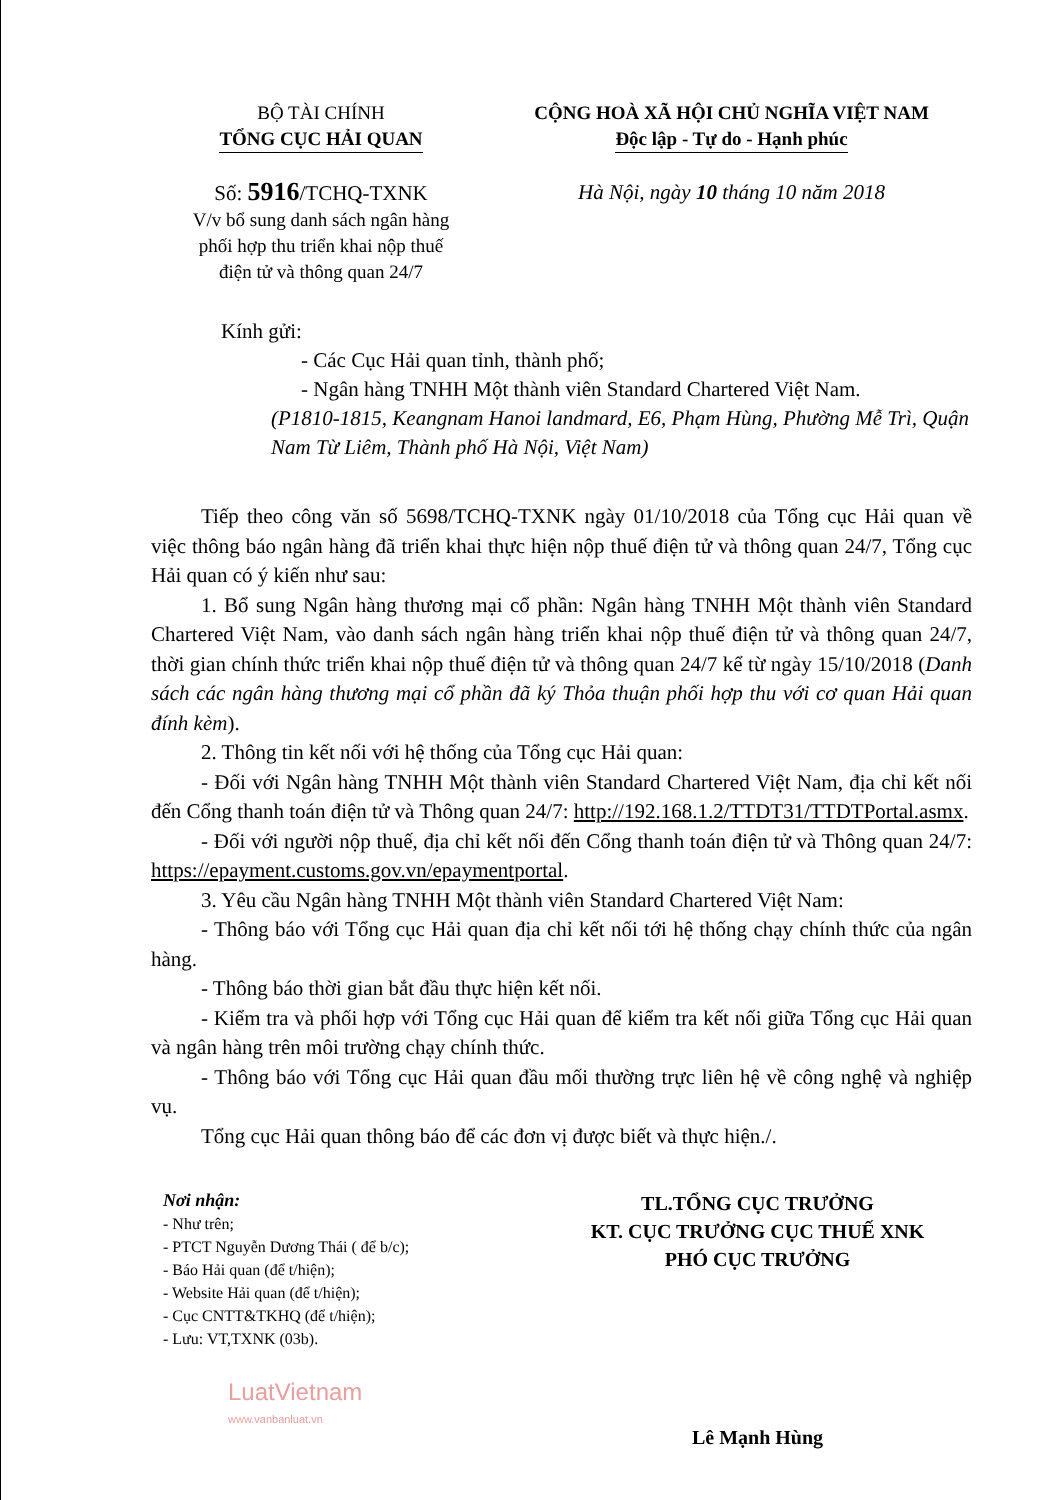BỘ TÀI CHÍNH
TỔNG CỤC HẢI QUAN
Số: 5916/TCHQ-TXNK
V/v bổ sung danh sách ngân hàng
phối hợp thu triển khai nộp thuế
điện tử và thông quan 24/7
CỘNG HOÀ XÃ HỘI CHỦ NGHĨA VIỆT NAM
Độc lập - Tự do - Hạnh phúc
Hà Nội, ngày 10 tháng 10 năm 2018
Kính gửi:
- Các Cục Hải quan tỉnh, thành phố;
- Ngân hàng TNHH Một thành viên Standard Chartered Việt Nam.
(P1810-1815, Keangnam Hanoi landmard, E6, Phạm Hùng, Phường Mễ Trì, Quận Nam Từ Liêm, Thành phố Hà Nội, Việt Nam)
Tiếp theo công văn số 5698/TCHQ-TXNK ngày 01/10/2018 của Tổng cục Hải quan về việc thông báo ngân hàng đã triển khai thực hiện nộp thuế điện tử và thông quan 24/7, Tổng cục Hải quan có ý kiến như sau:
1. Bổ sung Ngân hàng thương mại cổ phần: Ngân hàng TNHH Một thành viên Standard Chartered Việt Nam, vào danh sách ngân hàng triển khai nộp thuế điện tử và thông quan 24/7, thời gian chính thức triển khai nộp thuế điện tử và thông quan 24/7 kể từ ngày 15/10/2018 (Danh sách các ngân hàng thương mại cổ phần đã ký Thỏa thuận phối hợp thu với cơ quan Hải quan đính kèm).
2. Thông tin kết nối với hệ thống của Tổng cục Hải quan:
- Đối với Ngân hàng TNHH Một thành viên Standard Chartered Việt Nam, địa chỉ kết nối đến Cổng thanh toán điện tử và Thông quan 24/7: http://192.168.1.2/TTDT31/TTDTPortal.asmx.
- Đối với người nộp thuế, địa chỉ kết nối đến Cổng thanh toán điện tử và Thông quan 24/7: https://epayment.customs.gov.vn/epaymentportal.
3. Yêu cầu Ngân hàng TNHH Một thành viên Standard Chartered Việt Nam:
- Thông báo với Tổng cục Hải quan địa chỉ kết nối tới hệ thống chạy chính thức của ngân hàng.
- Thông báo thời gian bắt đầu thực hiện kết nối.
- Kiểm tra và phối hợp với Tổng cục Hải quan để kiểm tra kết nối giữa Tổng cục Hải quan và ngân hàng trên môi trường chạy chính thức.
- Thông báo với Tổng cục Hải quan đầu mối thường trực liên hệ về công nghệ và nghiệp vụ.
Tổng cục Hải quan thông báo để các đơn vị được biết và thực hiện./.
Nơi nhận:
- Như trên;
- PTCT Nguyễn Dương Thái ( để b/c);
- Báo Hải quan (để t/hiện);
- Website Hải quan (để t/hiện);
- Cục CNTT&TKHQ (để t/hiện);
- Lưu: VT,TXNK (03b).
LuatVietnam
www.vanbanluat.vn
TL.TỔNG CỤC TRƯỞNG
KT. CỤC TRƯỞNG CỤC THUẾ XNK
PHÓ CỤC TRƯỞNG
Lê Mạnh Hùng